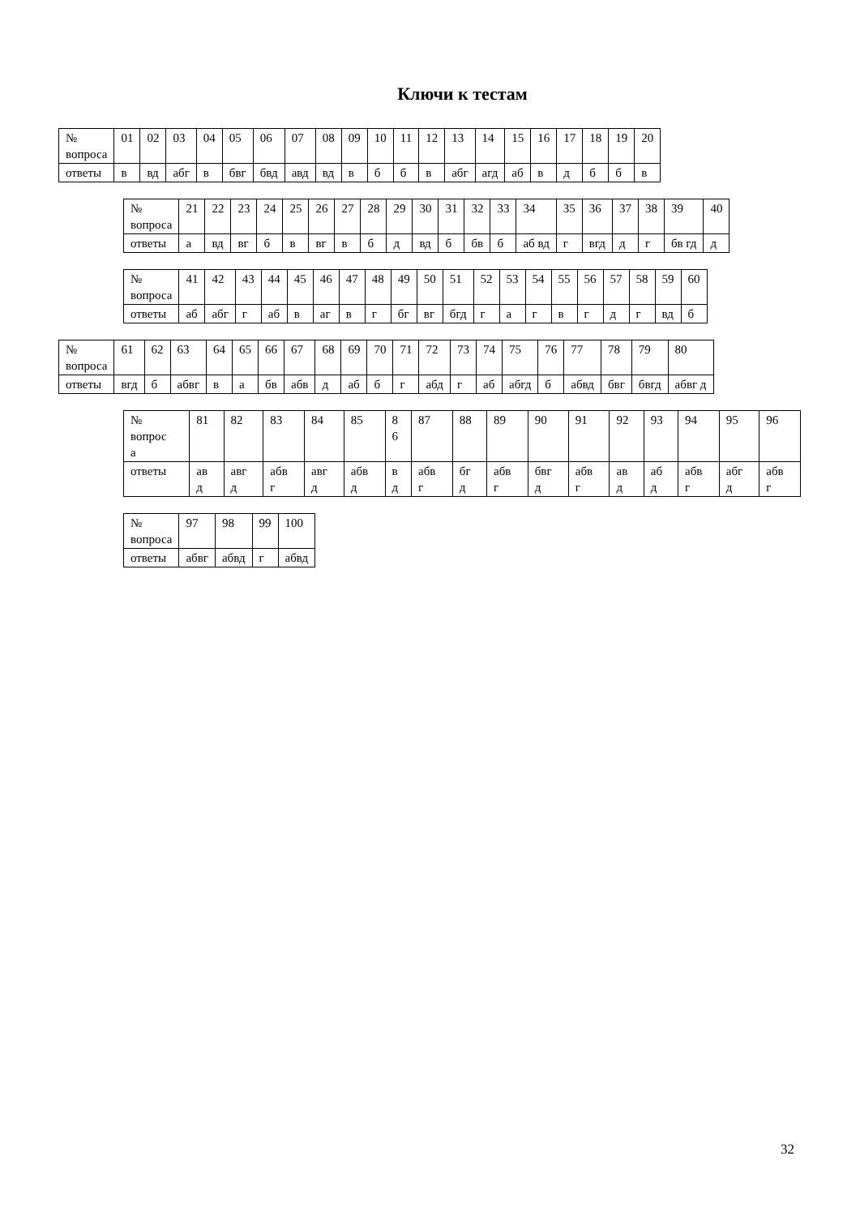Ключи к тестам
| № вопроса | 01 | 02 | 03 | 04 | 05 | 06 | 07 | 08 | 09 | 10 | 11 | 12 | 13 | 14 | 15 | 16 | 17 | 18 | 19 | 20 |
| ответы | в | вд | абг | в | бвг | бвд | авд | вд | в | б | б | в | абг | агд | аб | в | д | б | б | в |
| № вопроса | 21 | 22 | 23 | 24 | 25 | 26 | 27 | 28 | 29 | 30 | 31 | 32 | 33 | 34 | 35 | 36 | 37 | 38 | 39 | 40 |
| ответы | а | вд | вг | б | в | вг | в | б | д | вд | б | бв | б | аб вд | г | вгд | д | г | бв гд | д |
| № вопроса | 41 | 42 | 43 | 44 | 45 | 46 | 47 | 48 | 49 | 50 | 51 | 52 | 53 | 54 | 55 | 56 | 57 | 58 | 59 | 60 |
| ответы | аб | абг | г | аб | в | аг | в | г | бг | вг | бгд | г | а | г | в | г | д | г | вд | б |
| № вопроса | 61 | 62 | 63 | 64 | 65 | 66 | 67 | 68 | 69 | 70 | 71 | 72 | 73 | 74 | 75 | 76 | 77 | 78 | 79 | 80 |
| ответы | вгд | б | абвг | в | а | бв | абв | д | аб | б | г | абд | г | аб | абгд | б | абвд | бвг | бвгд | абвг д |
| № вопрос а | 81 | 82 | 83 | 84 | 85 | 8 6 | 87 | 88 | 89 | 90 | 91 | 92 | 93 | 94 | 95 | 96 |
| ответы | ав д | авг д | абв г | авг д | абв д | в д | абв г | бг д | абв г | бвг д | абв г | ав д | аб д | абв г | абг д | абв г |
| № вопроса | 97 | 98 | 99 | 100 |
| ответы | абвг | абвд | г | абвд |
32